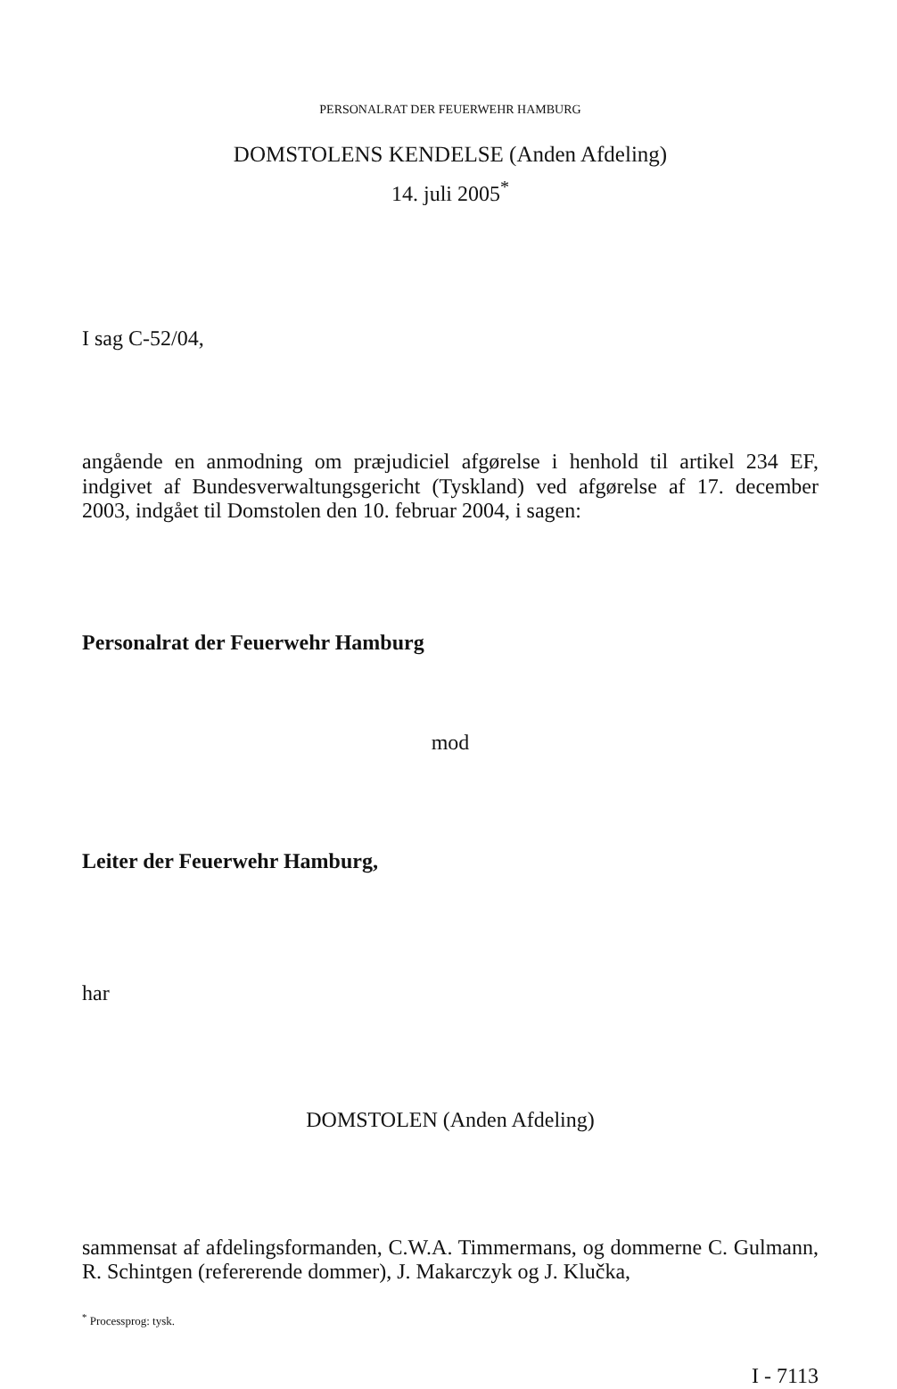PERSONALRAT DER FEUERWEHR HAMBURG
DOMSTOLENS KENDELSE (Anden Afdeling)
14. juli 2005<sup>*</sup>
I sag C-52/04,
angående en anmodning om præjudiciel afgørelse i henhold til artikel 234 EF, indgivet af Bundesverwaltungsgericht (Tyskland) ved afgørelse af 17. december 2003, indgået til Domstolen den 10. februar 2004, i sagen:
Personalrat der Feuerwehr Hamburg
mod
Leiter der Feuerwehr Hamburg,
har
DOMSTOLEN (Anden Afdeling)
sammensat af afdelingsformanden, C.W.A. Timmermans, og dommerne C. Gulmann, R. Schintgen (refererende dommer), J. Makarczyk og J. Klučka,
<sup>*</sup> Processprog: tysk.
I - 7113